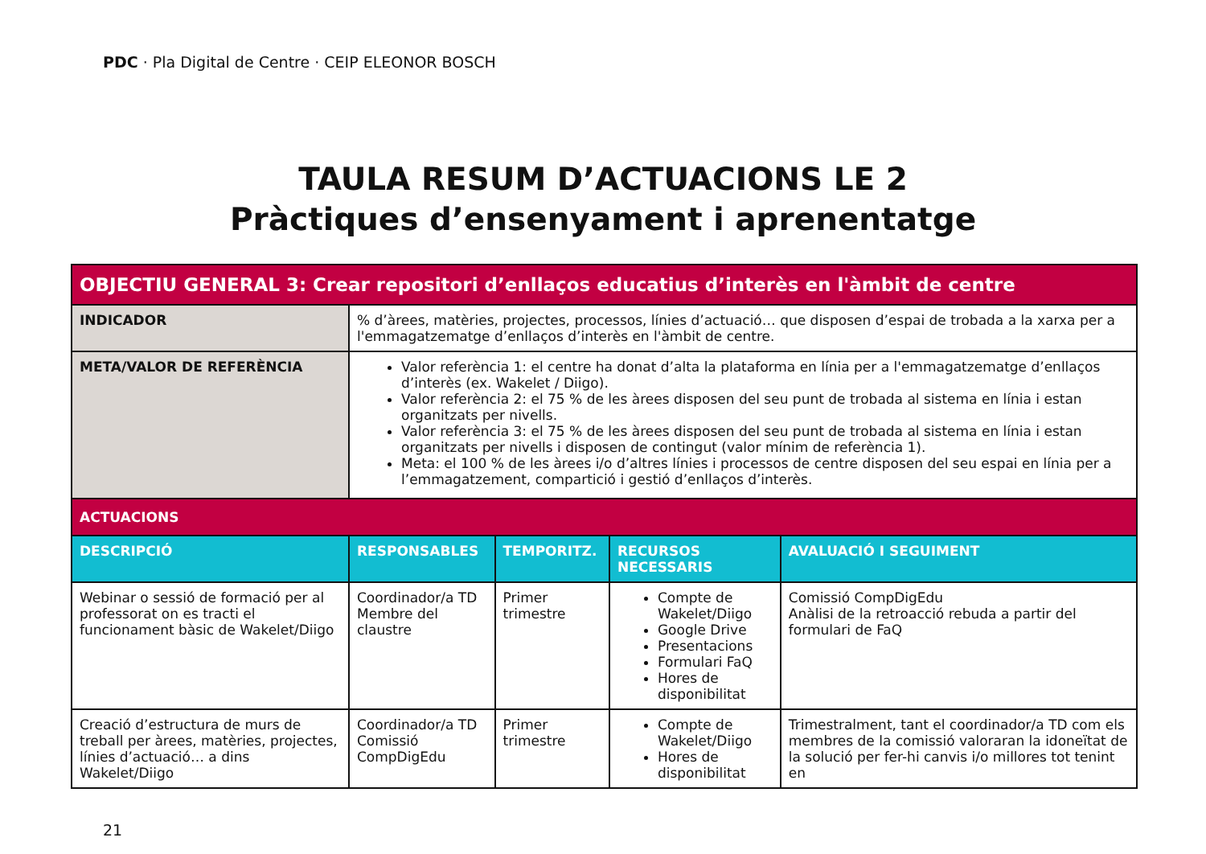PDC · Pla Digital de Centre · CEIP ELEONOR BOSCH
TAULA RESUM D’ACTUACIONS LE 2
Pràctiques d’ensenyament i aprenentatge
| OBJECTIU GENERAL 3: Crear repositori d’enllaços educatius d’interès en l'àmbit de centre | | | | |
| INDICADOR | % d’àrees, matèries, projectes, processos, línies d’actuació… que disposen d’espai de trobada a la xarxa per a l'emmagatzematge d’enllaços d’interès en l'àmbit de centre. | | | |
| META/VALOR DE REFERÈNCIA | Valor referència 1: el centre ha donat d’alta la plataforma en línia per a l'emmagatzematge d’enllaços d’interès (ex. Wakelet / Diigo). Valor referència 2: el 75 % de les àrees disposen del seu punt de trobada al sistema en línia i estan organitzats per nivells. Valor referència 3: el 75 % de les àrees disposen del seu punt de trobada al sistema en línia i estan organitzats per nivells i disposen de contingut (valor mínim de referència 1). Meta: el 100 % de les àrees i/o d’altres línies i processos de centre disposen del seu espai en línia per a l’emmagatzement, compartició i gestió d’enllaços d’interès. | | | |
| ACTUACIONS | | | | |
| DESCRIPCIÓ | RESPONSABLES | TEMPORITZ. | RECURSOS NECESSARIS | AVALUACIÓ I SEGUIMENT |
| Webinar o sessió de formació per al professorat on es tracti el funcionament bàsic de Wakelet/Diigo | Coordinador/a TD Membre del claustre | Primer trimestre | Compte de Wakelet/Diigo Google Drive Presentacions Formulari FaQ Hores de disponibilitat | Comissió CompDigEdu Anàlisi de la retroacció rebuda a partir del formulari de FaQ |
| Creació d’estructura de murs de treball per àrees, matèries, projectes, línies d’actuació… a dins Wakelet/Diigo | Coordinador/a TD Comissió CompDigEdu | Primer trimestre | Compte de Wakelet/Diigo Hores de disponibilitat | Trimestralment, tant el coordinador/a TD com els membres de la comissió valoraran la idoneïtat de la solució per fer-hi canvis i/o millores tot tenint en |
21